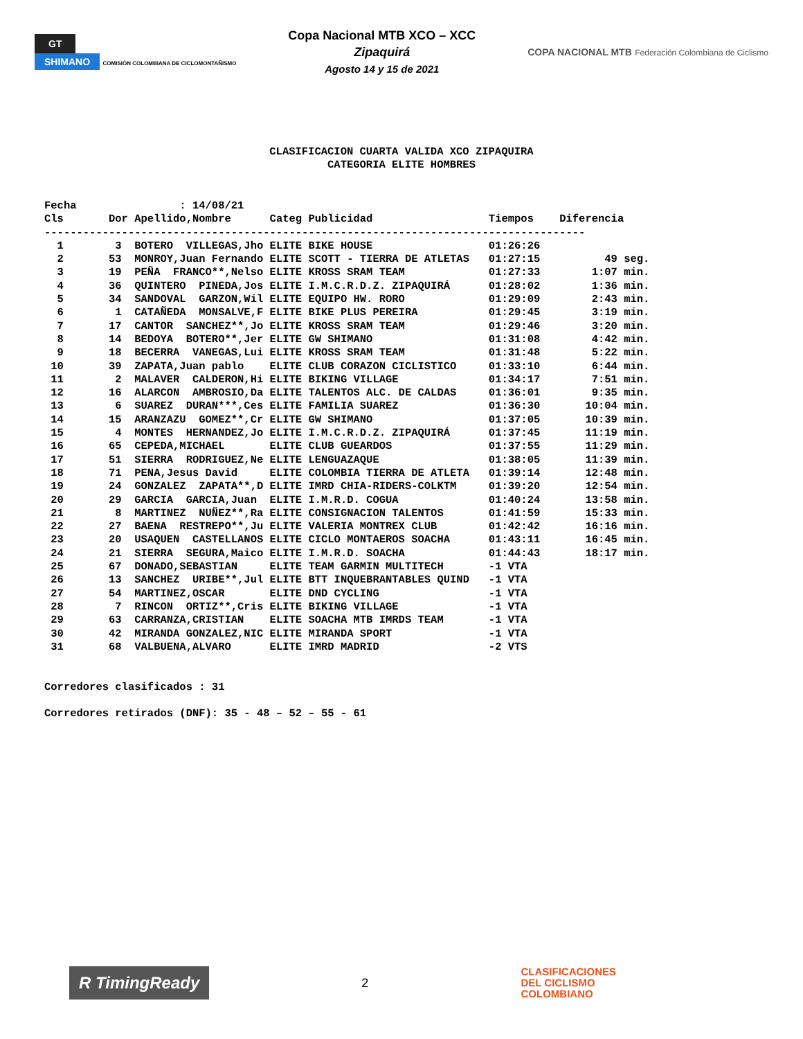GT
SHIMANO COMISIÓN COLOMBIANA DE CICLOMONTAÑISMO
Copa Nacional MTB XCO – XCC
Zipaquirá
Agosto 14 y 15 de 2021
COPA NACIONAL MTB Federación Colombiana de Ciclismo
CLASIFICACION CUARTA VALIDA XCO ZIPAQUIRA CATEGORIA ELITE HOMBRES
Fecha : 14/08/21
| Cls Dor | Apellido,Nombre | Categ | Publicidad | Tiempos | Diferencia |
| --- | --- | --- | --- | --- | --- |
| ------------------------------------------------------------------------------------ | | | | | |
| 1 3 | BOTERO VILLEGAS,Jho | ELITE | BIKE HOUSE | 01:26:26 | |
| 2 53 | MONROY,Juan Fernando | ELITE | SCOTT - TIERRA DE ATLETAS | 01:27:15 | 49 seg. |
| 3 19 | PEÑA FRANCO**,Nelso | ELITE | KROSS SRAM TEAM | 01:27:33 | 1:07 min. |
| 4 36 | QUINTERO PINEDA,Jos | ELITE | I.M.C.R.D.Z. ZIPAQUIRÁ | 01:28:02 | 1:36 min. |
| 5 34 | SANDOVAL GARZON,Wil | ELITE | EQUIPO HW. RORO | 01:29:09 | 2:43 min. |
| 6 1 | CATAÑEDA MONSALVE,F | ELITE | BIKE PLUS PEREIRA | 01:29:45 | 3:19 min. |
| 7 17 | CANTOR SANCHEZ**,Jo | ELITE | KROSS SRAM TEAM | 01:29:46 | 3:20 min. |
| 8 14 | BEDOYA BOTERO**,Jer | ELITE | GW SHIMANO | 01:31:08 | 4:42 min. |
| 9 18 | BECERRA VANEGAS,Lui | ELITE | KROSS SRAM TEAM | 01:31:48 | 5:22 min. |
| 10 39 | ZAPATA,Juan pablo | ELITE | CLUB CORAZON CICLISTICO | 01:33:10 | 6:44 min. |
| 11 2 | MALAVER CALDERON,Hi | ELITE | BIKING VILLAGE | 01:34:17 | 7:51 min. |
| 12 16 | ALARCON AMBROSIO,Da | ELITE | TALENTOS ALC. DE CALDAS | 01:36:01 | 9:35 min. |
| 13 6 | SUAREZ DURAN***,Ces | ELITE | FAMILIA SUAREZ | 01:36:30 | 10:04 min. |
| 14 15 | ARANZAZU GOMEZ**,Cr | ELITE | GW SHIMANO | 01:37:05 | 10:39 min. |
| 15 4 | MONTES HERNANDEZ,Jo | ELITE | I.M.C.R.D.Z. ZIPAQUIRÁ | 01:37:45 | 11:19 min. |
| 16 65 | CEPEDA,MICHAEL | ELITE | CLUB GUEARDOS | 01:37:55 | 11:29 min. |
| 17 51 | SIERRA RODRIGUEZ,Ne | ELITE | LENGUAZAQUE | 01:38:05 | 11:39 min. |
| 18 71 | PENA,Jesus David | ELITE | COLOMBIA TIERRA DE ATLETA | 01:39:14 | 12:48 min. |
| 19 24 | GONZALEZ ZAPATA**,D | ELITE | IMRD CHIA-RIDERS-COLKTM | 01:39:20 | 12:54 min. |
| 20 29 | GARCIA GARCIA,Juan | ELITE | I.M.R.D. COGUA | 01:40:24 | 13:58 min. |
| 21 8 | MARTINEZ NUÑEZ**,Ra | ELITE | CONSIGNACION TALENTOS | 01:41:59 | 15:33 min. |
| 22 27 | BAENA RESTREPO**,Ju | ELITE | VALERIA MONTREX CLUB | 01:42:42 | 16:16 min. |
| 23 20 | USAQUEN CASTELLANOS | ELITE | CICLO MONTAEROS SOACHA | 01:43:11 | 16:45 min. |
| 24 21 | SIERRA SEGURA,Maico | ELITE | I.M.R.D. SOACHA | 01:44:43 | 18:17 min. |
| 25 67 | DONADO,SEBASTIAN | ELITE | TEAM GARMIN MULTITECH | -1 VTA | |
| 26 13 | SANCHEZ URIBE**,Jul | ELITE | BTT INQUEBRANTABLES QUIND | -1 VTA | |
| 27 54 | MARTINEZ,OSCAR | ELITE | DND CYCLING | -1 VTA | |
| 28 7 | RINCON ORTIZ**,Cris | ELITE | BIKING VILLAGE | -1 VTA | |
| 29 63 | CARRANZA,CRISTIAN | ELITE | SOACHA MTB IMRDS TEAM | -1 VTA | |
| 30 42 | MIRANDA GONZALEZ,NIC | ELITE | MIRANDA SPORT | -1 VTA | |
| 31 68 | VALBUENA,ALVARO | ELITE | IMRD MADRID | -2 VTS | |
Corredores clasificados : 31 Corredores retirados (DNF): 35 - 48 – 52 – 55 - 61
R TimingReady 2 CLASIFICACIONES
DEL CICLISMO
COLOMBIANO